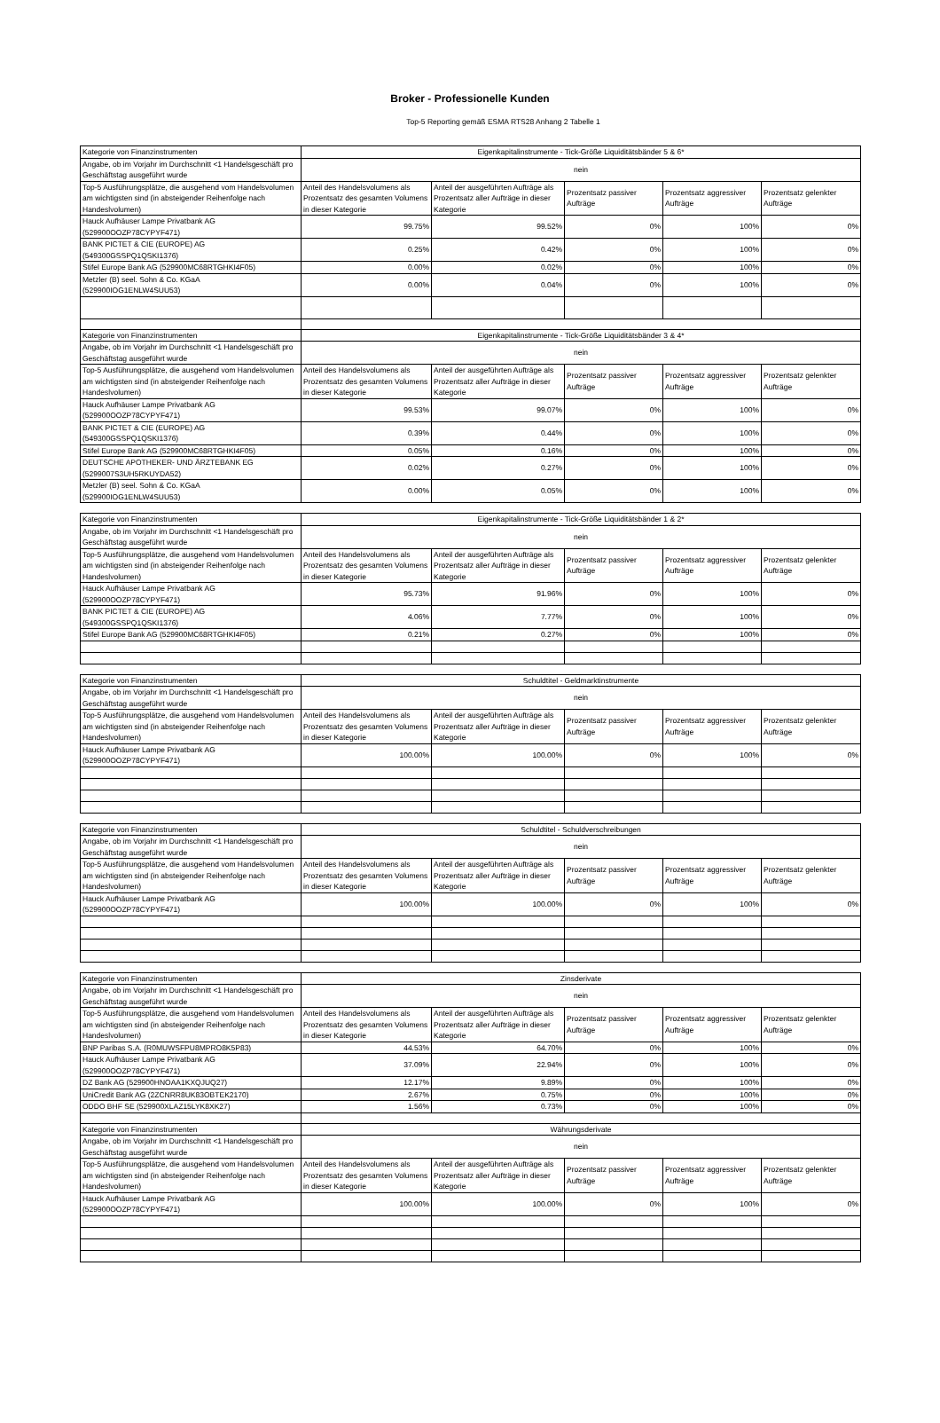Broker - Professionelle Kunden
Top-5 Reporting gemäß ESMA RTS28 Anhang 2 Tabelle 1
| Kategorie von Finanzinstrumenten | Eigenkapitalinstrumente - Tick-Größe Liquiditätsbänder 5 & 6* | | | | |
| Angabe, ob im Vorjahr im Durchschnitt <1 Handelsgeschäft pro Geschäftstag ausgeführt wurde | nein | | | | |
| Top-5 Ausführungsplätze, die ausgehend vom Handelsvolumen am wichtigsten sind (in absteigender Reihenfolge nach Handeslvolumen) | Anteil des Handelsvolumens als Prozentsatz des gesamten Volumens in dieser Kategorie | Anteil der ausgeführten Aufträge als Prozentsatz aller Aufträge in dieser Kategorie | Prozentsatz passiver Aufträge | Prozentsatz aggressiver Aufträge | Prozentsatz gelenkter Aufträge |
| Hauck Aufhäuser Lampe Privatbank AG (529900OOZP78CYPYF471) | 99.75% | 99.52% | 0% | 100% | 0% |
| BANK PICTET & CIE (EUROPE) AG (549300GSSPQ1QSKI1376) | 0.25% | 0.42% | 0% | 100% | 0% |
| Stifel Europe Bank AG (529900MC68RTGHKI4F05) | 0.00% | 0.02% | 0% | 100% | 0% |
| Metzler (B) seel. Sohn & Co. KGaA (529900IOG1ENLW4SUU53) | 0.00% | 0.04% | 0% | 100% | 0% |
| Kategorie von Finanzinstrumenten | Eigenkapitalinstrumente - Tick-Größe Liquiditätsbänder 3 & 4* | | | | |
| Angabe, ob im Vorjahr im Durchschnitt <1 Handelsgeschäft pro Geschäftstag ausgeführt wurde | nein | | | | |
| Top-5 Ausführungsplätze, die ausgehend vom Handelsvolumen am wichtigsten sind (in absteigender Reihenfolge nach Handeslvolumen) | Anteil des Handelsvolumens als Prozentsatz des gesamten Volumens in dieser Kategorie | Anteil der ausgeführten Aufträge als Prozentsatz aller Aufträge in dieser Kategorie | Prozentsatz passiver Aufträge | Prozentsatz aggressiver Aufträge | Prozentsatz gelenkter Aufträge |
| Hauck Aufhäuser Lampe Privatbank AG (529900OOZP78CYPYF471) | 99.53% | 99.07% | 0% | 100% | 0% |
| BANK PICTET & CIE (EUROPE) AG (549300GSSPQ1QSKI1376) | 0.39% | 0.44% | 0% | 100% | 0% |
| Stifel Europe Bank AG (529900MC68RTGHKI4F05) | 0.05% | 0.16% | 0% | 100% | 0% |
| DEUTSCHE APOTHEKER- UND ÄRZTEBANK EG (5299007S3UH5RKUYDA52) | 0.02% | 0.27% | 0% | 100% | 0% |
| Metzler (B) seel. Sohn & Co. KGaA (529900IOG1ENLW4SUU53) | 0.00% | 0.05% | 0% | 100% | 0% |
| Kategorie von Finanzinstrumenten | Eigenkapitalinstrumente - Tick-Größe Liquiditätsbänder 1 & 2* | | | | |
| Angabe, ob im Vorjahr im Durchschnitt <1 Handelsgeschäft pro Geschäftstag ausgeführt wurde | nein | | | | |
| Top-5 Ausführungsplätze, die ausgehend vom Handelsvolumen am wichtigsten sind (in absteigender Reihenfolge nach Handeslvolumen) | Anteil des Handelsvolumens als Prozentsatz des gesamten Volumens in dieser Kategorie | Anteil der ausgeführten Aufträge als Prozentsatz aller Aufträge in dieser Kategorie | Prozentsatz passiver Aufträge | Prozentsatz aggressiver Aufträge | Prozentsatz gelenkter Aufträge |
| Hauck Aufhäuser Lampe Privatbank AG (529900OOZP78CYPYF471) | 95.73% | 91.96% | 0% | 100% | 0% |
| BANK PICTET & CIE (EUROPE) AG (549300GSSPQ1QSKI1376) | 4.06% | 7.77% | 0% | 100% | 0% |
| Stifel Europe Bank AG (529900MC68RTGHKI4F05) | 0.21% | 0.27% | 0% | 100% | 0% |
| Kategorie von Finanzinstrumenten | Schuldtitel - Geldmarktinstrumente | | | | |
| Angabe, ob im Vorjahr im Durchschnitt <1 Handelsgeschäft pro Geschäftstag ausgeführt wurde | nein | | | | |
| Top-5 Ausführungsplätze, die ausgehend vom Handelsvolumen am wichtigsten sind (in absteigender Reihenfolge nach Handeslvolumen) | Anteil des Handelsvolumens als Prozentsatz des gesamten Volumens in dieser Kategorie | Anteil der ausgeführten Aufträge als Prozentsatz aller Aufträge in dieser Kategorie | Prozentsatz passiver Aufträge | Prozentsatz aggressiver Aufträge | Prozentsatz gelenkter Aufträge |
| Hauck Aufhäuser Lampe Privatbank AG (529900OOZP78CYPYF471) | 100.00% | 100.00% | 0% | 100% | 0% |
| Kategorie von Finanzinstrumenten | Schuldtitel - Schuldverschreibungen | | | | |
| Angabe, ob im Vorjahr im Durchschnitt <1 Handelsgeschäft pro Geschäftstag ausgeführt wurde | nein | | | | |
| Top-5 Ausführungsplätze, die ausgehend vom Handelsvolumen am wichtigsten sind (in absteigender Reihenfolge nach Handeslvolumen) | Anteil des Handelsvolumens als Prozentsatz des gesamten Volumens in dieser Kategorie | Anteil der ausgeführten Aufträge als Prozentsatz aller Aufträge in dieser Kategorie | Prozentsatz passiver Aufträge | Prozentsatz aggressiver Aufträge | Prozentsatz gelenkter Aufträge |
| Hauck Aufhäuser Lampe Privatbank AG (529900OOZP78CYPYF471) | 100.00% | 100.00% | 0% | 100% | 0% |
| Kategorie von Finanzinstrumenten | Zinsderivate | | | | |
| Angabe, ob im Vorjahr im Durchschnitt <1 Handelsgeschäft pro Geschäftstag ausgeführt wurde | nein | | | | |
| Top-5 Ausführungsplätze, die ausgehend vom Handelsvolumen am wichtigsten sind (in absteigender Reihenfolge nach Handeslvolumen) | Anteil des Handelsvolumens als Prozentsatz des gesamten Volumens in dieser Kategorie | Anteil der ausgeführten Aufträge als Prozentsatz aller Aufträge in dieser Kategorie | Prozentsatz passiver Aufträge | Prozentsatz aggressiver Aufträge | Prozentsatz gelenkter Aufträge |
| BNP Paribas S.A. (R0MUWSFPU8MPRO8K5P83) | 44.53% | 64.70% | 0% | 100% | 0% |
| Hauck Aufhäuser Lampe Privatbank AG (529900OOZP78CYPYF471) | 37.09% | 22.94% | 0% | 100% | 0% |
| DZ Bank AG (529900HNOAA1KXQJUQ27) | 12.17% | 9.89% | 0% | 100% | 0% |
| UniCredit Bank AG (2ZCNRR8UK83OBTEK2170) | 2.67% | 0.75% | 0% | 100% | 0% |
| ODDO BHF SE (529900XLAZ15LYK8XK27) | 1.56% | 0.73% | 0% | 100% | 0% |
| Kategorie von Finanzinstrumenten | Währungsderivate | | | | |
| Angabe, ob im Vorjahr im Durchschnitt <1 Handelsgeschäft pro Geschäftstag ausgeführt wurde | nein | | | | |
| Top-5 Ausführungsplätze, die ausgehend vom Handelsvolumen am wichtigsten sind (in absteigender Reihenfolge nach Handeslvolumen) | Anteil des Handelsvolumens als Prozentsatz des gesamten Volumens in dieser Kategorie | Anteil der ausgeführten Aufträge als Prozentsatz aller Aufträge in dieser Kategorie | Prozentsatz passiver Aufträge | Prozentsatz aggressiver Aufträge | Prozentsatz gelenkter Aufträge |
| Hauck Aufhäuser Lampe Privatbank AG (529900OOZP78CYPYF471) | 100.00% | 100.00% | 0% | 100% | 0% |